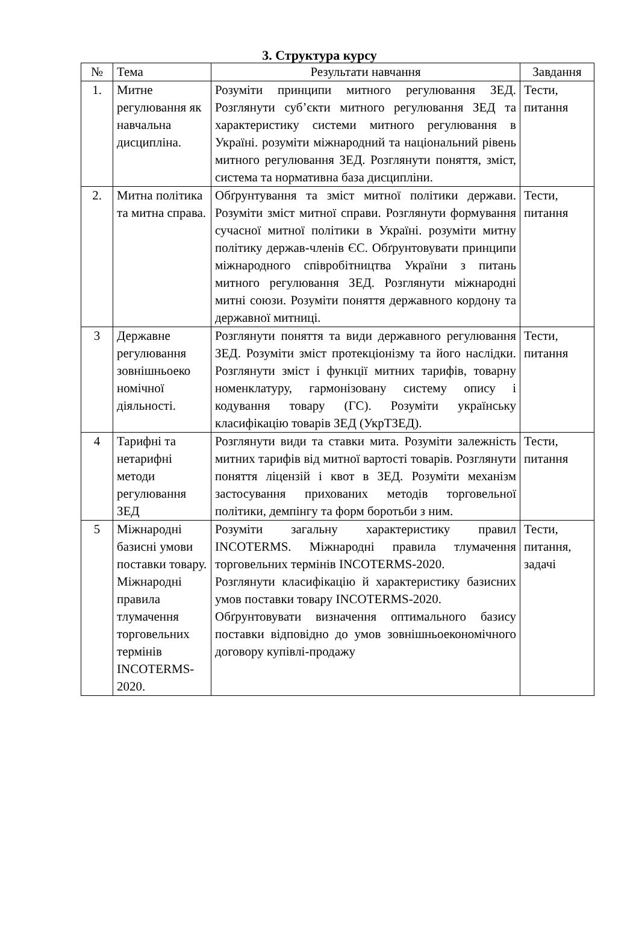3. Структура курсу
| № | Тема | Результати навчання | Завдання |
| --- | --- | --- | --- |
| 1. | Митне регулювання як навчальна дисципліна. | Розуміти принципи митного регулювання ЗЕД. Розглянути суб’єкти митного регулювання ЗЕД та характеристику системи митного регулювання в Україні. розуміти міжнародний та національний рівень митного регулювання ЗЕД. Розглянути поняття, зміст, система та нормативна база дисципліни. | Тести, питання |
| 2. | Митна політика та митна справа. | Обґрунтування та зміст митної політики держави. Розуміти зміст митної справи. Розглянути формування сучасної митної політики в Україні. розуміти митну політику держав-членів ЄС. Обґрунтовувати принципи міжнародного співробітництва України з питань митного регулювання ЗЕД. Розглянути міжнародні митні союзи. Розуміти поняття державного кордону та державної митниці. | Тести, питання |
| 3 | Державне регулювання зовнішньоеко номічної діяльності. | Розглянути поняття та види державного регулювання ЗЕД. Розуміти зміст протекціонізму та його наслідки. Розглянути зміст і функції митних тарифів, товарну номенклатуру, гармонізовану систему опису і кодування товару (ГС). Розуміти українську класифікацію товарів ЗЕД (УкрТЗЕД). | Тести, питання |
| 4 | Тарифні та нетарифні методи регулювання ЗЕД | Розглянути види та ставки мита. Розуміти залежність митних тарифів від митної вартості товарів. Розглянути поняття ліцензій і квот в ЗЕД. Розуміти механізм застосування прихованих методів торговельної політики, демпінгу та форм боротьби з ним. | Тести, питання |
| 5 | Міжнародні базисні умови поставки товару. Міжнародні правила тлумачення торговельних термінів INCOTERMS-2020. | Розуміти загальну характеристику правил INCOTERMS. Міжнародні правила тлумачення торговельних термінів INCOTERMS-2020. Розглянути класифікацію й характеристику базисних умов поставки товару INCOTERMS-2020. Обґрунтовувати визначення оптимального базису поставки відповідно до умов зовнішньоекономічного договору купівлі-продажу | Тести, питання, задачі |